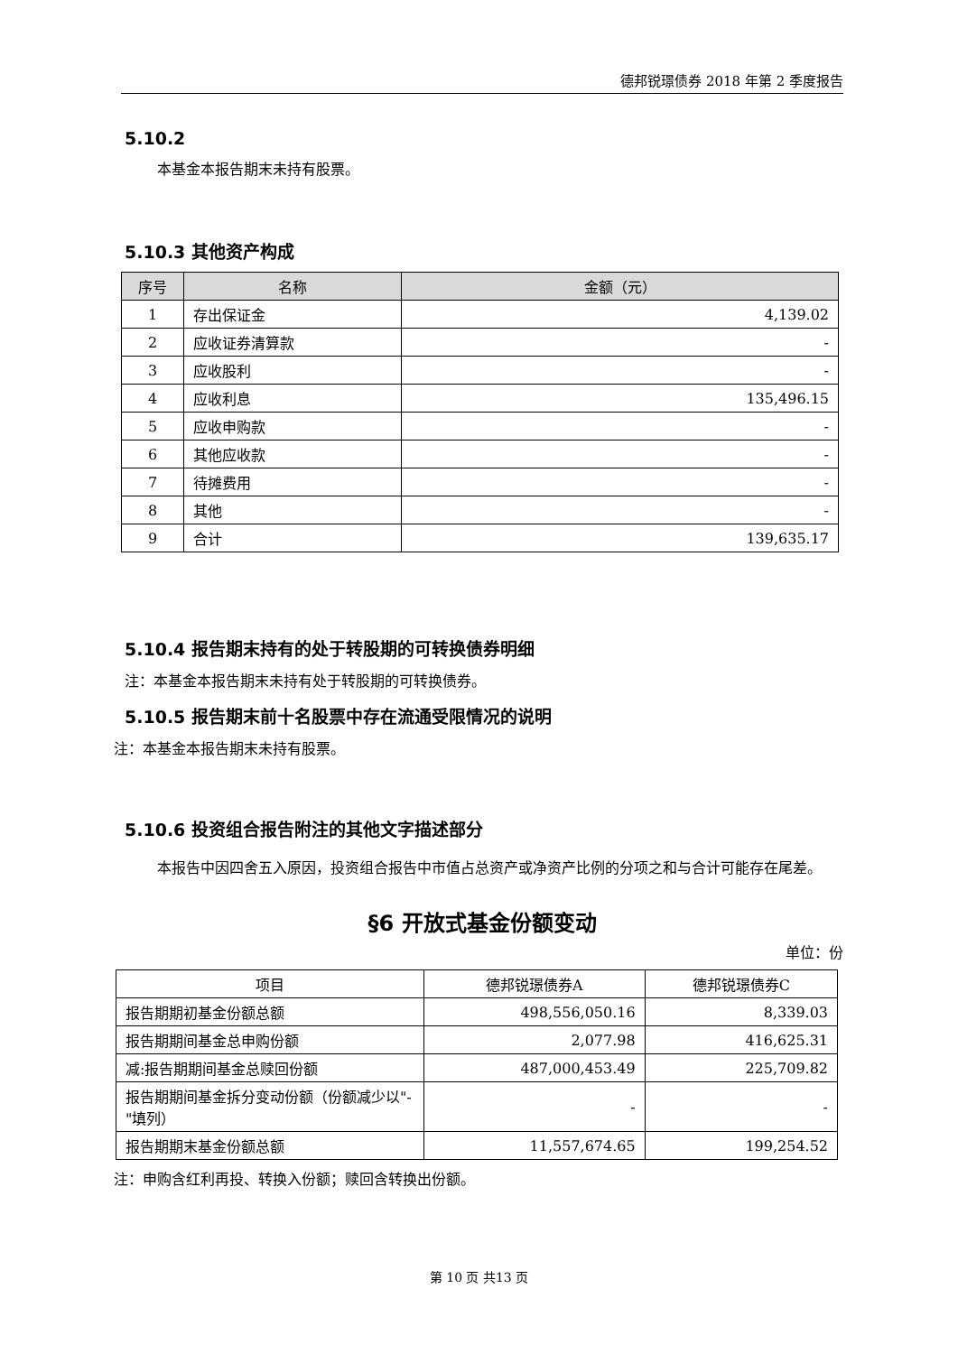德邦锐璟债券 2018 年第 2 季度报告
5.10.2
本基金本报告期末未持有股票。
5.10.3 其他资产构成
| 序号 | 名称 | 金额（元） |
| --- | --- | --- |
| 1 | 存出保证金 | 4,139.02 |
| 2 | 应收证券清算款 | - |
| 3 | 应收股利 | - |
| 4 | 应收利息 | 135,496.15 |
| 5 | 应收申购款 | - |
| 6 | 其他应收款 | - |
| 7 | 待摊费用 | - |
| 8 | 其他 | - |
| 9 | 合计 | 139,635.17 |
5.10.4 报告期末持有的处于转股期的可转换债券明细
注：本基金本报告期末未持有处于转股期的可转换债券。
5.10.5 报告期末前十名股票中存在流通受限情况的说明
注：本基金本报告期末未持有股票。
5.10.6 投资组合报告附注的其他文字描述部分
本报告中因四舍五入原因，投资组合报告中市值占总资产或净资产比例的分项之和与合计可能存在尾差。
§6 开放式基金份额变动
单位：份
| 项目 | 德邦锐璟债券A | 德邦锐璟债券C |
| 报告期期初基金份额总额 | 498,556,050.16 | 8,339.03 |
| 报告期期间基金总申购份额 | 2,077.98 | 416,625.31 |
| 减:报告期期间基金总赎回份额 | 487,000,453.49 | 225,709.82 |
| 报告期期间基金拆分变动份额（份额减少以"-"填列） | - | - |
| 报告期期末基金份额总额 | 11,557,674.65 | 199,254.52 |
注：申购含红利再投、转换入份额；赎回含转换出份额。
第 10 页 共13 页